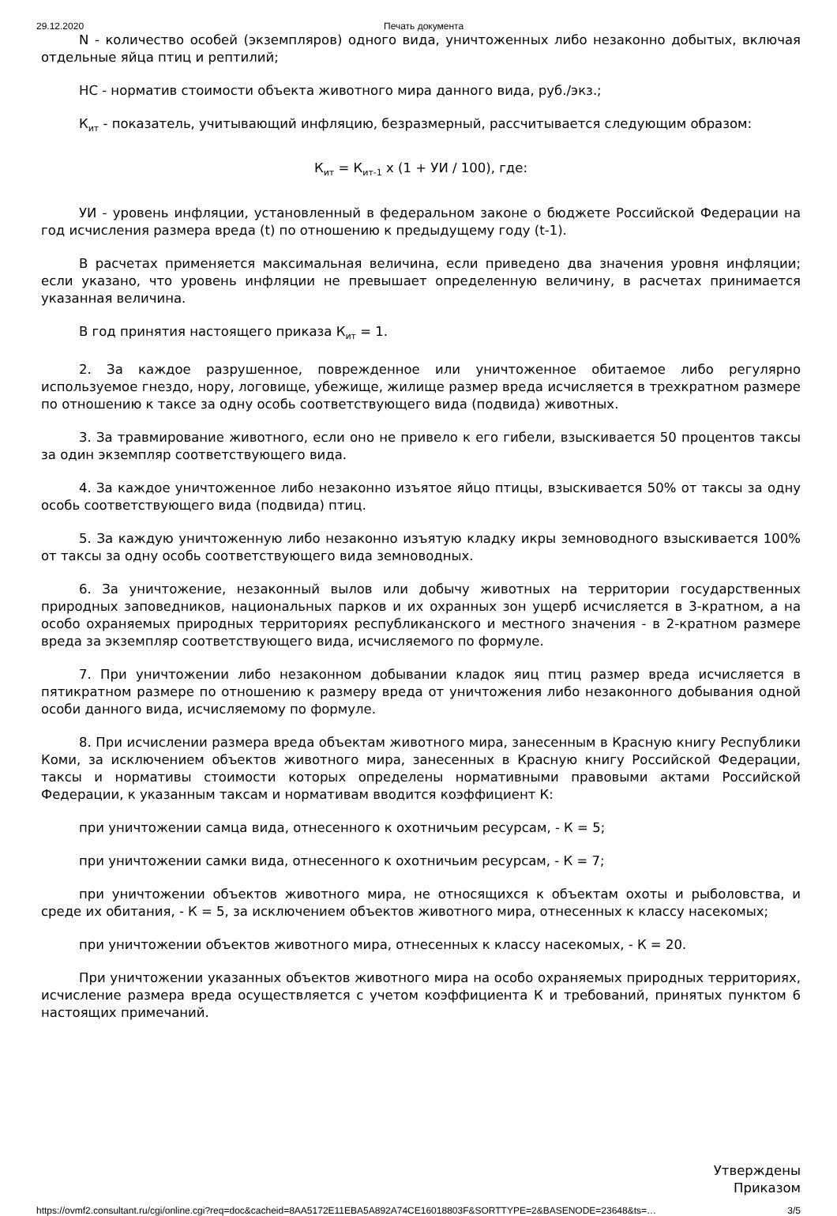29.12.2020 Печать документа
N - количество особей (экземпляров) одного вида, уничтоженных либо незаконно добытых, включая отдельные яйца птиц и рептилий;
НС - норматив стоимости объекта животного мира данного вида, руб./экз.;
К<sub>ит</sub> - показатель, учитывающий инфляцию, безразмерный, рассчитывается следующим образом:
К<sub>ит</sub> = К<sub>ит-1</sub> х (1 + УИ / 100), где:
УИ - уровень инфляции, установленный в федеральном законе о бюджете Российской Федерации на год исчисления размера вреда (t) по отношению к предыдущему году (t-1).
В расчетах применяется максимальная величина, если приведено два значения уровня инфляции; если указано, что уровень инфляции не превышает определенную величину, в расчетах принимается указанная величина.
В год принятия настоящего приказа К<sub>ит</sub> = 1.
2. За каждое разрушенное, поврежденное или уничтоженное обитаемое либо регулярно используемое гнездо, нору, логовище, убежище, жилище размер вреда исчисляется в трехкратном размере по отношению к таксе за одну особь соответствующего вида (подвида) животных.
3. За травмирование животного, если оно не привело к его гибели, взыскивается 50 процентов таксы за один экземпляр соответствующего вида.
4. За каждое уничтоженное либо незаконно изъятое яйцо птицы, взыскивается 50% от таксы за одну особь соответствующего вида (подвида) птиц.
5. За каждую уничтоженную либо незаконно изъятую кладку икры земноводного взыскивается 100% от таксы за одну особь соответствующего вида земноводных.
6. За уничтожение, незаконный вылов или добычу животных на территории государственных природных заповедников, национальных парков и их охранных зон ущерб исчисляется в 3-кратном, а на особо охраняемых природных территориях республиканского и местного значения - в 2-кратном размере вреда за экземпляр соответствующего вида, исчисляемого по формуле.
7. При уничтожении либо незаконном добывании кладок яиц птиц размер вреда исчисляется в пятикратном размере по отношению к размеру вреда от уничтожения либо незаконного добывания одной особи данного вида, исчисляемому по формуле.
8. При исчислении размера вреда объектам животного мира, занесенным в Красную книгу Республики Коми, за исключением объектов животного мира, занесенных в Красную книгу Российской Федерации, таксы и нормативы стоимости которых определены нормативными правовыми актами Российской Федерации, к указанным таксам и нормативам вводится коэффициент К:
при уничтожении самца вида, отнесенного к охотничьим ресурсам, - К = 5;
при уничтожении самки вида, отнесенного к охотничьим ресурсам, - К = 7;
при уничтожении объектов животного мира, не относящихся к объектам охоты и рыболовства, и среде их обитания, - К = 5, за исключением объектов животного мира, отнесенных к классу насекомых;
при уничтожении объектов животного мира, отнесенных к классу насекомых, - К = 20.
При уничтожении указанных объектов животного мира на особо охраняемых природных территориях, исчисление размера вреда осуществляется с учетом коэффициента К и требований, принятых пунктом 6 настоящих примечаний.
Утверждены
Приказом
https://ovmf2.consultant.ru/cgi/online.cgi?req=doc&cacheid=8AA5172E11EBA5A892A74CE16018803F&SORTTYPE=2&BASENODE=23648&ts=… 3/5